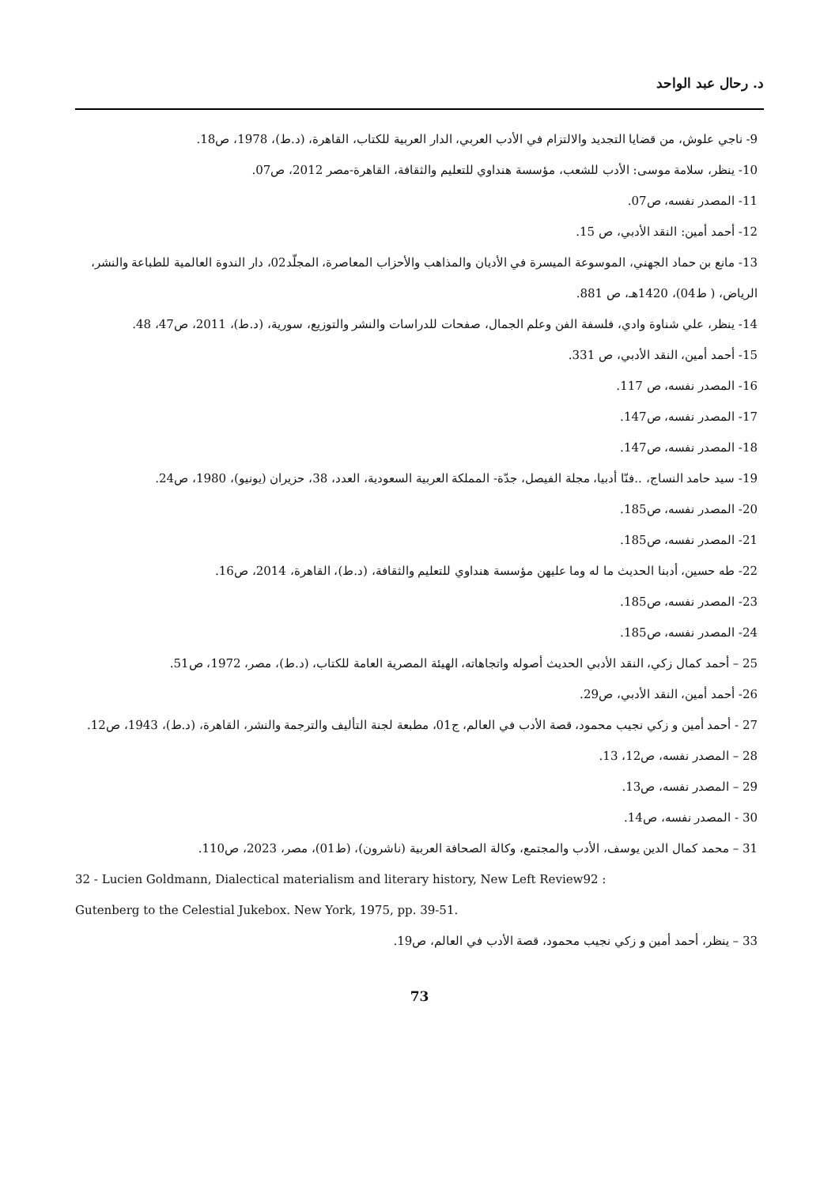د. رحال عبد الواحد
9- ناجي علوش، من قضايا التجديد والالتزام في الأدب العربي، الدار العربية للكتاب، القاهرة، (د.ط)، 1978، ص18.
10- ينظر، سلامة موسى: الأدب للشعب، مؤسسة هنداوي للتعليم والثقافة، القاهرة-مصر 2012، ص07.
11- المصدر نفسه، ص07.
12- أحمد أمين: النقد الأدبي، ص 15.
13- مانع بن حماد الجهني، الموسوعة الميسرة في الأديان والمذاهب والأحزاب المعاصرة، المجلّد02، دار الندوة العالمية للطباعة والنشر، الرياض، ( ط04)، 1420هـ، ص 881.
14- ينظر، علي شناوة وادي، فلسفة الفن وعلم الجمال، صفحات للدراسات والنشر والتوزيع، سورية، (د.ط)، 2011، ص47، 48.
15- أحمد أمين، النقد الأدبي، ص 331.
16- المصدر نفسه، ص 117.
17- المصدر نفسه، ص147.
18- المصدر نفسه، ص147.
19- سيد حامد النساج، ..فنّا أدبيا، مجلة الفيصل، جدّة- المملكة العربية السعودية، العدد، 38، حزيران (يونيو)، 1980، ص24.
20- المصدر نفسه، ص185.
21- المصدر نفسه، ص185.
22- طه حسين، أدبنا الحديث ما له وما عليهن مؤسسة هنداوي للتعليم والثقافة، (د.ط)، القاهرة، 2014، ص16.
23- المصدر نفسه، ص185.
24- المصدر نفسه، ص185.
25 – أحمد كمال زكي، النقد الأدبي الحديث أصوله واتجاهاته، الهيئة المصرية العامة للكتاب، (د.ط)، مصر، 1972، ص51.
26- أحمد أمين، النقد الأدبي، ص29.
27 - أحمد أمين و زكي نجيب محمود، قصة الأدب في العالم، ج01، مطبعة لجنة التأليف والترجمة والنشر، القاهرة، (د.ط)، 1943، ص12.
28 – المصدر نفسه، ص12، 13.
29 – المصدر نفسه، ص13.
30 - المصدر نفسه، ص14.
31 – محمد كمال الدين يوسف، الأدب والمجتمع، وكالة الصحافة العربية (ناشرون)، (ط01)، مصر، 2023، ص110.
32 - Lucien Goldmann, Dialectical materialism and literary history, New Left Review92 :
Gutenberg to the Celestial Jukebox. New York, 1975, pp. 39-51.
33 – ينظر، أحمد أمين و زكي نجيب محمود، قصة الأدب في العالم، ص19.
73